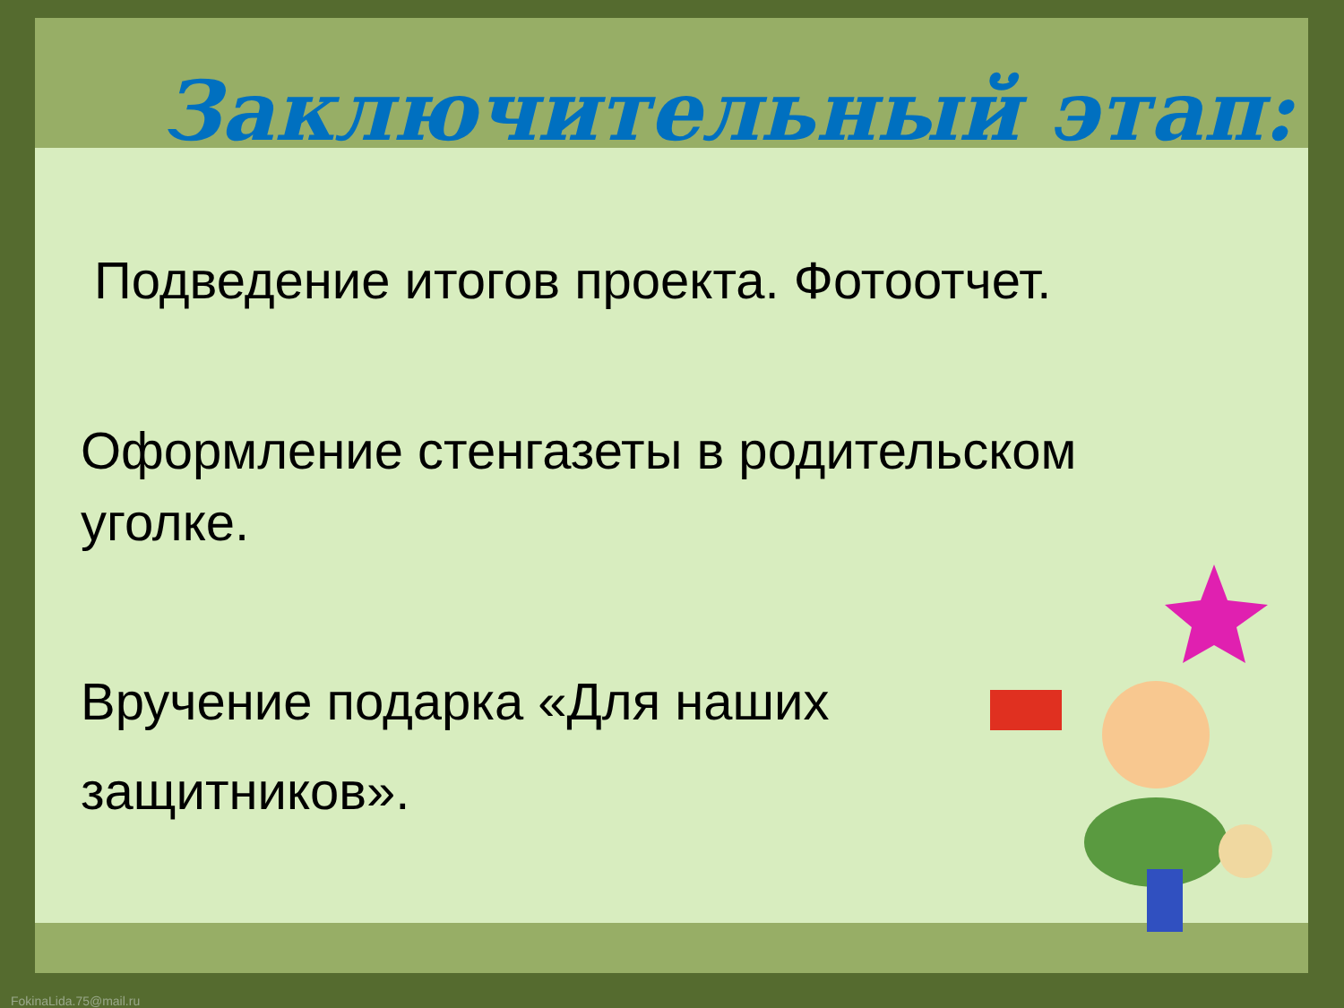Заключительный этап:
Подведение итогов проекта. Фотоотчет.
Оформление стенгазеты в родительском
уголке.
Вручение подарка «Для наших
защитников».
FokinaLida.75@mail.ru